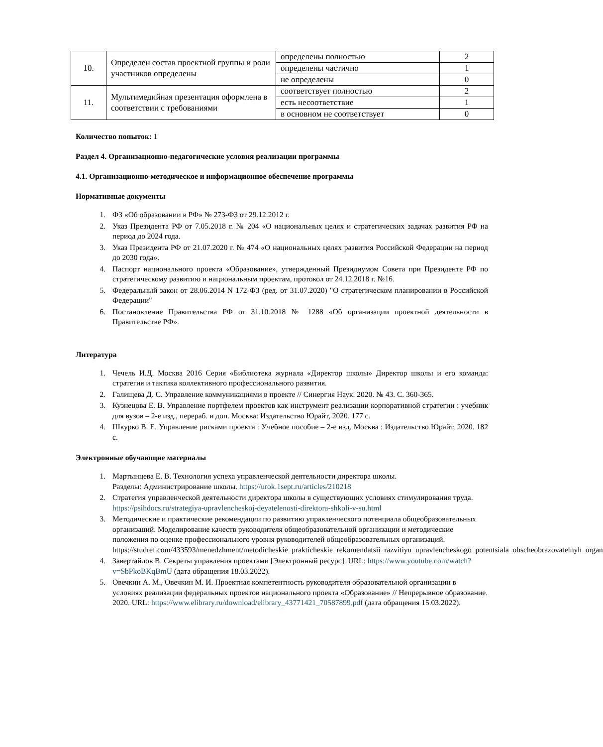| 10. | Определен состав проектной группы и роли участников определены | определены полностью | 2 |
| | | определены частично | 1 |
| | | не определены | 0 |
| 11. | Мультимедийная презентация оформлена в соответствии с требованиями | соответствует полностью | 2 |
| | | есть несоответствие | 1 |
| | | в основном не соответствует | 0 |
Количество попыток: 1
Раздел 4. Организационно-педагогические условия реализации программы
4.1. Организационно-методическое и информационное обеспечение программы
Нормативные документы
1. ФЗ «Об образовании в РФ» № 273-ФЗ от 29.12.2012 г.
2. Указ Президента РФ от 7.05.2018 г. № 204 «О национальных целях и стратегических задачах развития РФ на период до 2024 года.
3. Указ Президента РФ от 21.07.2020 г. № 474 «О национальных целях развития Российской Федерации на период до 2030 года».
4. Паспорт национального проекта «Образование», утвержденный Президиумом Совета при Президенте РФ по стратегическому развитию и национальным проектам, протокол от 24.12.2018 г. №16.
5. Федеральный закон от 28.06.2014 N 172-ФЗ (ред. от 31.07.2020) "О стратегическом планировании в Российской Федерации"
6. Постановление Правительства РФ от 31.10.2018 № 1288 «Об организации проектной деятельности в Правительстве РФ».
Литература
1. Чечель И.Д. Москва 2016 Серия «Библиотека журнала «Директор школы» Директор школы и его команда: стратегия и тактика коллективного профессионального развития.
2. Галищева Д. С. Управление коммуникациями в проекте // Синергия Наук. 2020. № 43. С. 360-365.
3. Кузнецова Е. В. Управление портфелем проектов как инструмент реализации корпоративной стратегии : учебник для вузов – 2-е изд., перераб. и доп. Москва: Издательство Юрайт, 2020. 177 с.
4. Шкурко В. Е. Управление рисками проекта : Учебное пособие – 2-е изд. Москва : Издательство Юрайт, 2020. 182 с.
Электронные обучающие материалы
1. Мартынцева Е. В. Технология успеха управленческой деятельности директора школы.
Разделы: Администрирование школы. https://urok.1sept.ru/articles/210218
2. Стратегия управленческой деятельности директора школы в существующих условиях стимулирования труда. https://psihdocs.ru/strategiya-upravlencheskoj-deyatelenosti-direktora-shkoli-v-su.html
3. Методические и практические рекомендации по развитию управленческого потенциала общеобразовательных организаций. Моделирование качеств руководителя общеобразовательной организации и методические положения по оценке профессионального уровня руководителей общеобразовательных организаций. https://studref.com/433593/menedzhment/metodicheskie_prakticheskie_rekomendatsii_razvitiyu_upravlencheskogo_potentsiala_obscheobrazovatelnyh_organ
4. Завертайлов В. Секреты управления проектами [Электронный ресурс]. URL: https://www.youtube.com/watch?v=SbPkoBKqBmU (дата обращения 18.03.2022).
5. Овечкин А. М., Овечкин М. И. Проектная компетентность руководителя образовательной организации в условиях реализации федеральных проектов национального проекта «Образование» // Непрерывное образование. 2020. URL: https://www.elibrary.ru/download/elibrary_43771421_70587899.pdf (дата обращения 15.03.2022).